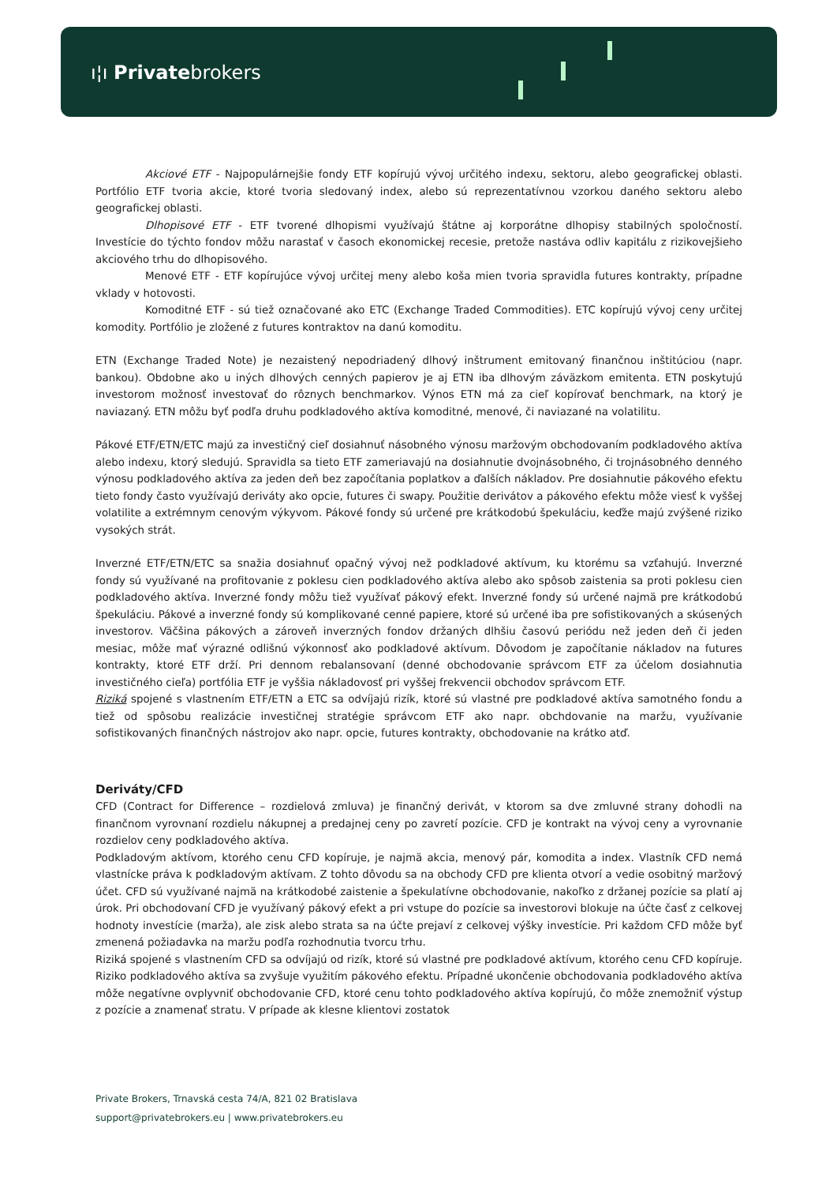ı¦ı Privatebrokers
Akciové ETF - Najpopulárnejšie fondy ETF kopírujú vývoj určitého indexu, sektoru, alebo geografickej oblasti. Portfólio ETF tvoria akcie, ktoré tvoria sledovaný index, alebo sú reprezentatívnou vzorkou daného sektoru alebo geografickej oblasti.
Dlhopisové ETF - ETF tvorené dlhopismi využívajú štátne aj korporátne dlhopisy stabilných spoločností. Investície do týchto fondov môžu narastať v časoch ekonomickej recesie, pretože nastáva odliv kapitálu z rizikovejšieho akciového trhu do dlhopisového.
Menové ETF - ETF kopírujúce vývoj určitej meny alebo koša mien tvoria spravidla futures kontrakty, prípadne vklady v hotovosti.
Komoditné ETF - sú tiež označované ako ETC (Exchange Traded Commodities). ETC kopírujú vývoj ceny určitej komodity. Portfólio je zložené z futures kontraktov na danú komoditu.
ETN (Exchange Traded Note) je nezaistený nepodriadený dlhový inštrument emitovaný finančnou inštitúciou (napr. bankou). Obdobne ako u iných dlhových cenných papierov je aj ETN iba dlhovým záväzkom emitenta. ETN poskytujú investorom možnosť investovať do rôznych benchmarkov. Výnos ETN má za cieľ kopírovať benchmark, na ktorý je naviazaný. ETN môžu byť podľa druhu podkladového aktíva komoditné, menové, či naviazané na volatilitu.
Pákové ETF/ETN/ETC majú za investičný cieľ dosiahnuť násobného výnosu maržovým obchodovaním podkladového aktíva alebo indexu, ktorý sledujú. Spravidla sa tieto ETF zameriavajú na dosiahnutie dvojnásobného, či trojnásobného denného výnosu podkladového aktíva za jeden deň bez započítania poplatkov a ďalších nákladov. Pre dosiahnutie pákového efektu tieto fondy často využívajú deriváty ako opcie, futures či swapy. Použitie derivátov a pákového efektu môže viesť k vyššej volatilite a extrémnym cenovým výkyvom. Pákové fondy sú určené pre krátkodobú špekuláciu, keďže majú zvýšené riziko vysokých strát.
Inverzné ETF/ETN/ETC sa snažia dosiahnuť opačný vývoj než podkladové aktívum, ku ktorému sa vzťahujú. Inverzné fondy sú využívané na profitovanie z poklesu cien podkladového aktíva alebo ako spôsob zaistenia sa proti poklesu cien podkladového aktíva. Inverzné fondy môžu tiež využívať pákový efekt. Inverzné fondy sú určené najmä pre krátkodobú špekuláciu. Pákové a inverzné fondy sú komplikované cenné papiere, ktoré sú určené iba pre sofistikovaných a skúsených investorov. Väčšina pákových a zároveň inverzných fondov držaných dlhšiu časovú periódu než jeden deň či jeden mesiac, môže mať výrazné odlišnú výkonnosť ako podkladové aktívum. Dôvodom je započítanie nákladov na futures kontrakty, ktoré ETF drží. Pri dennom rebalansovaní (denné obchodovanie správcom ETF za účelom dosiahnutia investičného cieľa) portfólia ETF je vyššia nákladovosť pri vyššej frekvencii obchodov správcom ETF.
Riziká spojené s vlastnením ETF/ETN a ETC sa odvíjajú rizík, ktoré sú vlastné pre podkladové aktíva samotného fondu a tiež od spôsobu realizácie investičnej stratégie správcom ETF ako napr. obchdovanie na maržu, využívanie sofistikovaných finančných nástrojov ako napr. opcie, futures kontrakty, obchodovanie na krátko atď.
Deriváty/CFD
CFD (Contract for Difference – rozdielová zmluva) je finančný derivát, v ktorom sa dve zmluvné strany dohodli na finančnom vyrovnaní rozdielu nákupnej a predajnej ceny po zavretí pozície. CFD je kontrakt na vývoj ceny a vyrovnanie rozdielov ceny podkladového aktíva.
Podkladovým aktívom, ktorého cenu CFD kopíruje, je najmä akcia, menový pár, komodita a index. Vlastník CFD nemá vlastnícke práva k podkladovým aktívam. Z tohto dôvodu sa na obchody CFD pre klienta otvorí a vedie osobitný maržový účet. CFD sú využívané najmä na krátkodobé zaistenie a špekulatívne obchodovanie, nakoľko z držanej pozície sa platí aj úrok. Pri obchodovaní CFD je využívaný pákový efekt a pri vstupe do pozície sa investorovi blokuje na účte časť z celkovej hodnoty investície (marža), ale zisk alebo strata sa na účte prejaví z celkovej výšky investície. Pri každom CFD môže byť zmenená požiadavka na maržu podľa rozhodnutia tvorcu trhu.
Riziká spojené s vlastnením CFD sa odvíjajú od rizík, ktoré sú vlastné pre podkladové aktívum, ktorého cenu CFD kopíruje. Riziko podkladového aktíva sa zvyšuje využitím pákového efektu. Prípadné ukončenie obchodovania podkladového aktíva môže negatívne ovplyvniť obchodovanie CFD, ktoré cenu tohto podkladového aktíva kopírujú, čo môže znemožniť výstup z pozície a znamenať stratu. V prípade ak klesne klientovi zostatok
Private Brokers, Trnavská cesta 74/A, 821 02 Bratislava
support@privatebrokers.eu | www.privatebrokers.eu